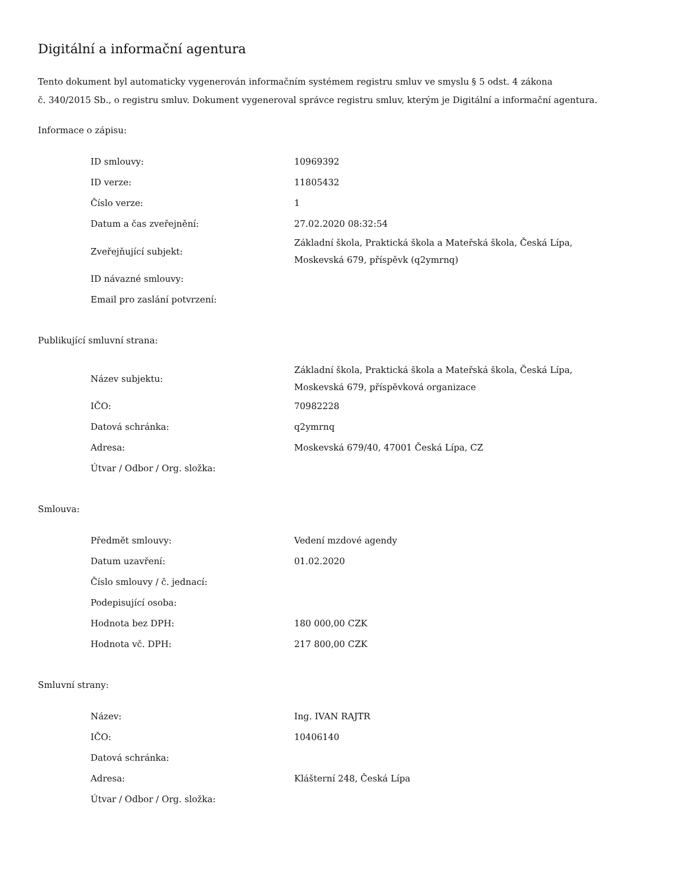Digitální a informační agentura
Tento dokument byl automaticky vygenerován informačním systémem registru smluv ve smyslu § 5 odst. 4 zákona
č. 340/2015 Sb., o registru smluv. Dokument vygeneroval správce registru smluv, kterým je Digitální a informační agentura.
Informace o zápisu:
| ID smlouvy: | 10969392 |
| ID verze: | 11805432 |
| Číslo verze: | 1 |
| Datum a čas zveřejnění: | 27.02.2020 08:32:54 |
| Zveřejňující subjekt: | Základní škola, Praktická škola a Mateřská škola, Česká Lípa, Moskevská 679, příspěvk (q2ymrnq) |
| ID návazné smlouvy: | |
| Email pro zaslání potvrzení: | |
Publikující smluvní strana:
| Název subjektu: | Základní škola, Praktická škola a Mateřská škola, Česká Lípa, Moskevská 679, příspěvková organizace |
| IČO: | 70982228 |
| Datová schránka: | q2ymrnq |
| Adresa: | Moskevská 679/40, 47001 Česká Lípa, CZ |
| Útvar / Odbor / Org. složka: | |
Smlouva:
| Předmět smlouvy: | Vedení mzdové agendy |
| Datum uzavření: | 01.02.2020 |
| Číslo smlouvy / č. jednací: | |
| Podepisující osoba: | |
| Hodnota bez DPH: | 180 000,00 CZK |
| Hodnota vč. DPH: | 217 800,00 CZK |
Smluvní strany:
| Název: | Ing. IVAN RAJTR |
| IČO: | 10406140 |
| Datová schránka: | |
| Adresa: | Klášterní 248, Česká Lípa |
| Útvar / Odbor / Org. složka: | |